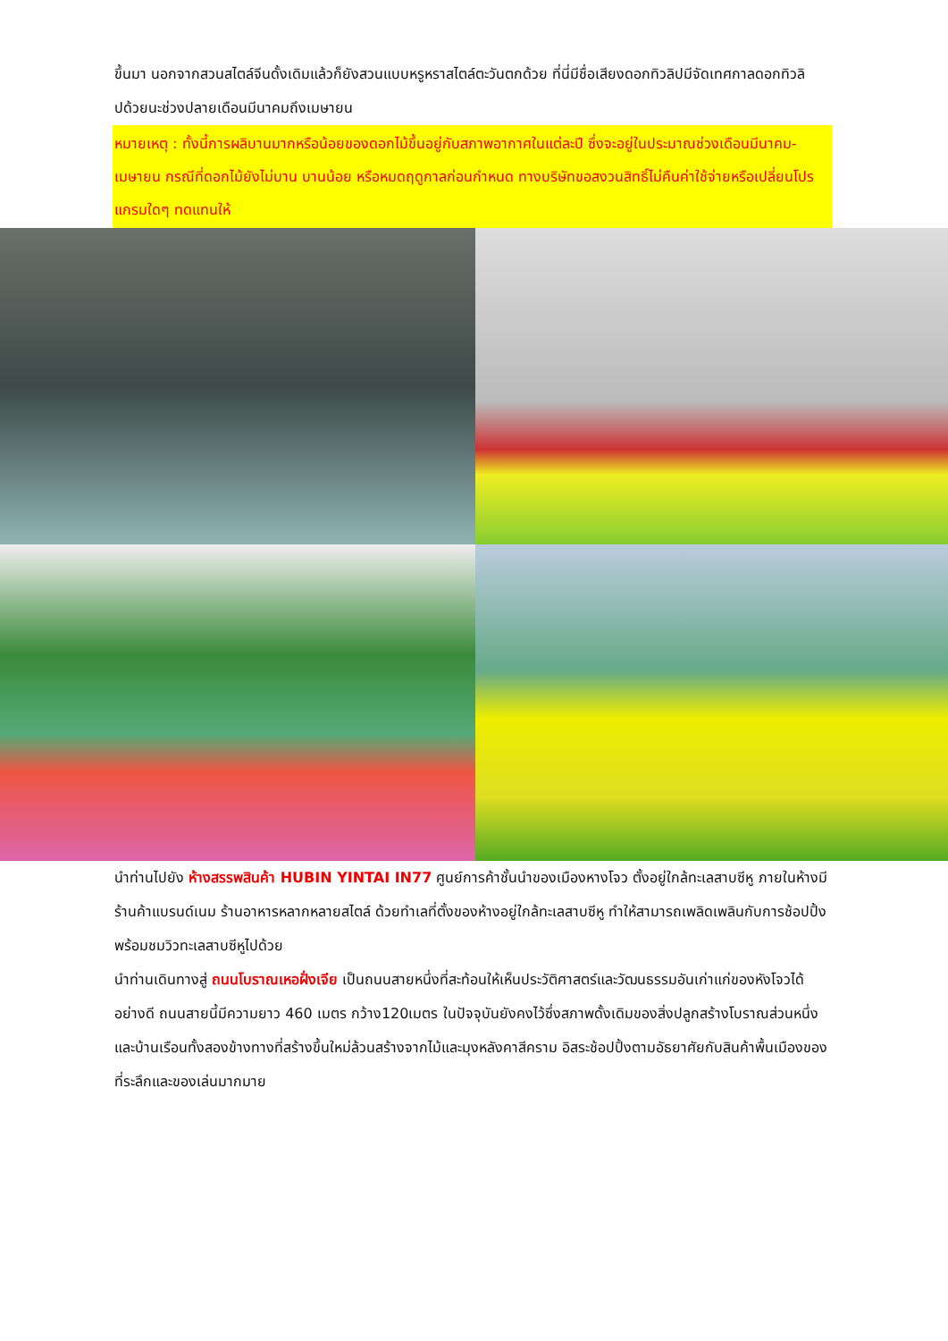ขึ้นมา นอกจากสวนสไตล์จีนดั้งเดิมแล้วก็ยังสวนแบบหรูหราสไตล์ตะวันตกด้วย ที่นี่มีชื่อเสียงดอกทิวลิปมีจัดเทศกาลดอกทิวลิปด้วยนะช่วงปลายเดือนมีนาคมถึงเมษายน
หมายเหตุ : ทั้งนี้การผลิบานมากหรือน้อยของดอกไม้ขึ้นอยู่กับสภาพอากาศในแต่ละปี ซึ่งจะอยู่ในประมาณช่วงเดือนมีนาคม-เมษายน กรณีที่ดอกไม้ยังไม่บาน บานน้อย หรือหมดฤดูกาลก่อนกำหนด ทางบริษัทขอสงวนสิทธิ์ไม่คืนค่าใช้จ่ายหรือเปลี่ยนโปรแกรมใดๆ ทดแทนให้
นำท่านไปยัง ห้างสรรพสินค้า HUBIN YINTAI IN77 ศูนย์การค้าชั้นนำของเมืองหางโจว ตั้งอยู่ใกล้ทะเลสาบซีหู ภายในห้างมีร้านค้าแบรนด์เนม ร้านอาหารหลากหลายสไตล์ ด้วยทำเลที่ตั้งของห้างอยู่ใกล้ทะเลสาบซีหู ทำให้สามารถเพลิดเพลินกับการช้อปปิ้งพร้อมชมวิวทะเลสาบซีหูไปด้วย
นำท่านเดินทางสู่ ถนนโบราณเหอฝั่งเจีย เป็นถนนสายหนึ่งที่สะท้อนให้เห็นประวัติศาสตร์และวัฒนธรรมอันเก่าแก่ของหังโจวได้อย่างดี ถนนสายนี้มีความยาว 460 เมตร กว้าง120เมตร ในปัจจุบันยังคงไว้ซึ่งสภาพดั้งเดิมของสิ่งปลูกสร้างโบราณส่วนหนึ่งและบ้านเรือนทั้งสองข้างทางที่สร้างขึ้นใหม่ล้วนสร้างจากไม้และมุงหลังคาสีคราม อิสระช้อปปิ้งตามอัธยาศัยกับสินค้าพื้นเมืองของที่ระลึกและของเล่นมากมาย